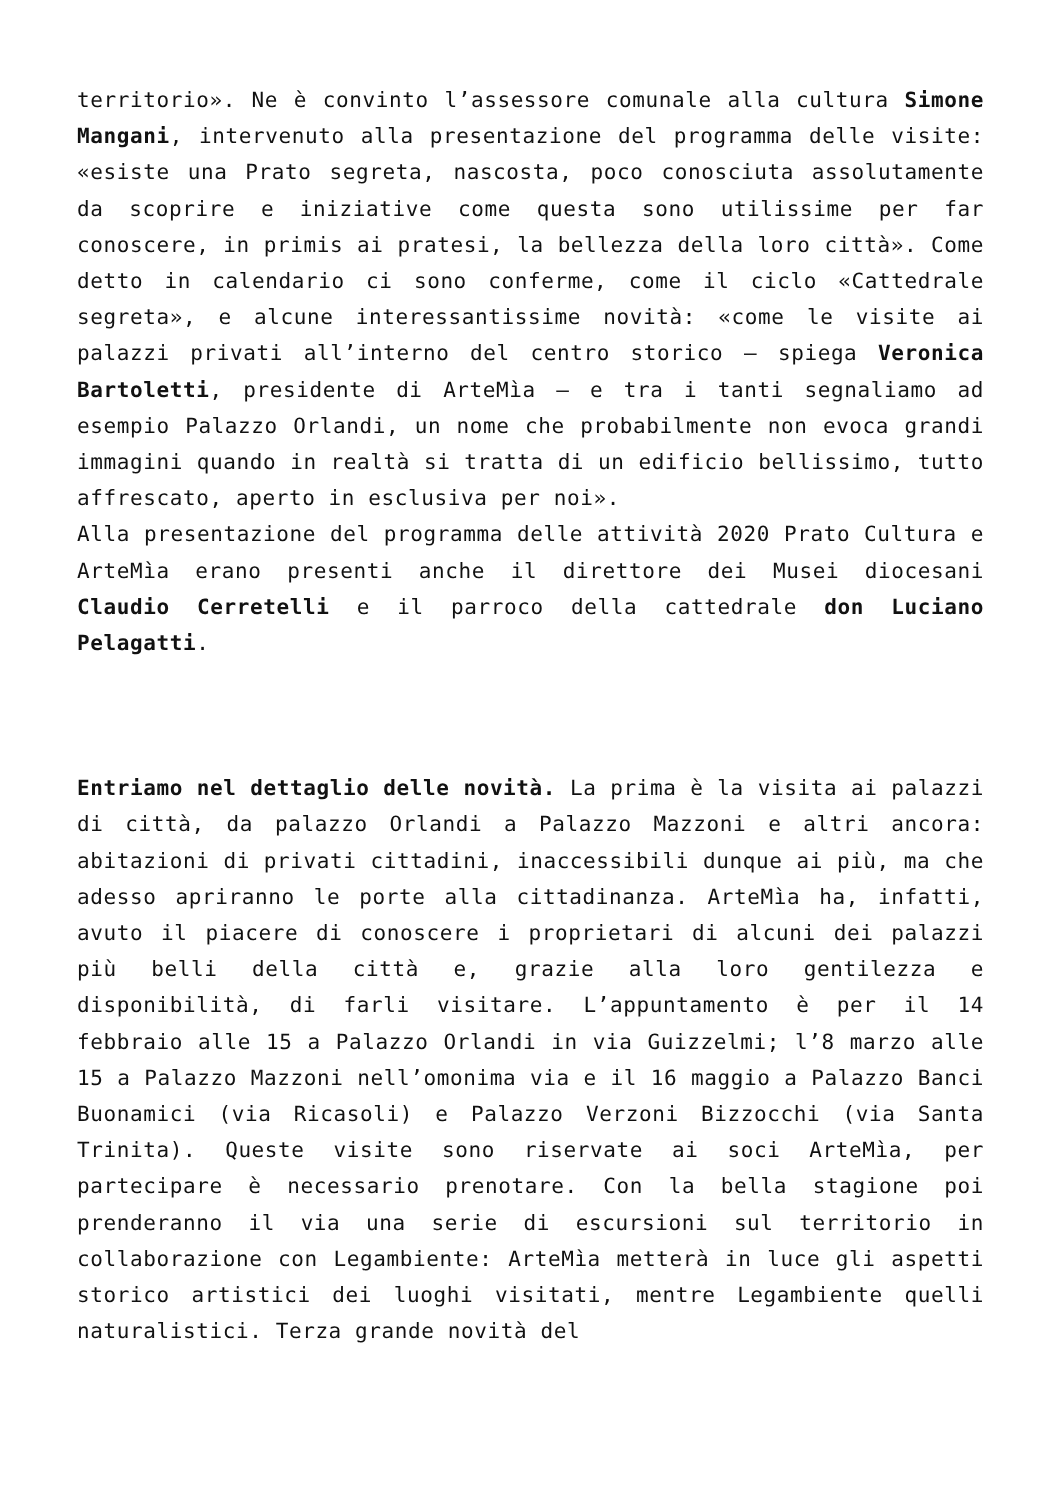territorio». Ne è convinto l’assessore comunale alla cultura Simone Mangani, intervenuto alla presentazione del programma delle visite: «esiste una Prato segreta, nascosta, poco conosciuta assolutamente da scoprire e iniziative come questa sono utilissime per far conoscere, in primis ai pratesi, la bellezza della loro città». Come detto in calendario ci sono conferme, come il ciclo «Cattedrale segreta», e alcune interessantissime novità: «come le visite ai palazzi privati all’interno del centro storico – spiega Veronica Bartoletti, presidente di ArteMìa – e tra i tanti segnaliamo ad esempio Palazzo Orlandi, un nome che probabilmente non evoca grandi immagini quando in realtà si tratta di un edificio bellissimo, tutto affrescato, aperto in esclusiva per noi».
Alla presentazione del programma delle attività 2020 Prato Cultura e ArteMìa erano presenti anche il direttore dei Musei diocesani Claudio Cerretelli e il parroco della cattedrale don Luciano Pelagatti.
Entriamo nel dettaglio delle novità. La prima è la visita ai palazzi di città, da palazzo Orlandi a Palazzo Mazzoni e altri ancora: abitazioni di privati cittadini, inaccessibili dunque ai più, ma che adesso apriranno le porte alla cittadinanza. ArteMìa ha, infatti, avuto il piacere di conoscere i proprietari di alcuni dei palazzi più belli della città e, grazie alla loro gentilezza e disponibilità, di farli visitare. L’appuntamento è per il 14 febbraio alle 15 a Palazzo Orlandi in via Guizzelmi; l’8 marzo alle 15 a Palazzo Mazzoni nell’omonima via e il 16 maggio a Palazzo Banci Buonamici (via Ricasoli) e Palazzo Verzoni Bizzocchi (via Santa Trinita). Queste visite sono riservate ai soci ArteMìa, per partecipare è necessario prenotare. Con la bella stagione poi prenderanno il via una serie di escursioni sul territorio in collaborazione con Legambiente: ArteMìa metterà in luce gli aspetti storico artistici dei luoghi visitati, mentre Legambiente quelli naturalistici. Terza grande novità del